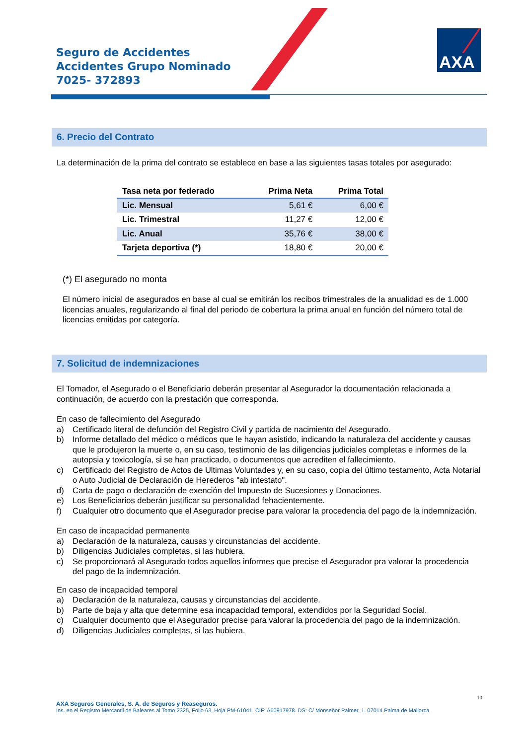Seguro de Accidentes
Accidentes Grupo Nominado
7025- 372893
AXA
6. Precio del Contrato
La determinación de la prima del contrato se establece en base a las siguientes tasas totales por asegurado:
| Tasa neta por federado | Prima Neta | Prima Total |
| --- | --- | --- |
| Lic. Mensual | 5,61 € | 6,00 € |
| Lic. Trimestral | 11,27 € | 12,00 € |
| Lic. Anual | 35,76 € | 38,00 € |
| Tarjeta deportiva (*) | 18,80 € | 20,00 € |
(*) El asegurado no monta
El número inicial de asegurados en base al cual se emitirán los recibos trimestrales de la anualidad es de 1.000 licencias anuales, regularizando al final del periodo de cobertura la prima anual en función del número total de licencias emitidas por categoría.
7. Solicitud de indemnizaciones
El Tomador, el Asegurado o el Beneficiario deberán presentar al Asegurador la documentación relacionada a continuación, de acuerdo con la prestación que corresponda.
En caso de fallecimiento del Asegurado
a) Certificado literal de defunción del Registro Civil y partida de nacimiento del Asegurado.
b) Informe detallado del médico o médicos que le hayan asistido, indicando la naturaleza del accidente y causas que le produjeron la muerte o, en su caso, testimonio de las diligencias judiciales completas e informes de la autopsia y toxicología, si se han practicado, o documentos que acrediten el fallecimiento.
c) Certificado del Registro de Actos de Ultimas Voluntades y, en su caso, copia del último testamento, Acta Notarial o Auto Judicial de Declaración de Herederos "ab intestato".
d) Carta de pago o declaración de exención del Impuesto de Sucesiones y Donaciones.
e) Los Beneficiarios deberán justificar su personalidad fehacientemente.
f) Cualquier otro documento que el Asegurador precise para valorar la procedencia del pago de la indemnización.
En caso de incapacidad permanente
a) Declaración de la naturaleza, causas y circunstancias del accidente.
b) Diligencias Judiciales completas, si las hubiera.
c) Se proporcionará al Asegurado todos aquellos informes que precise el Asegurador pra valorar la procedencia del pago de la indemnización.
En caso de incapacidad temporal
a) Declaración de la naturaleza, causas y circunstancias del accidente.
b) Parte de baja y alta que determine esa incapacidad temporal, extendidos por la Seguridad Social.
c) Cualquier documento que el Asegurador precise para valorar la procedencia del pago de la indemnización.
d) Diligencias Judiciales completas, si las hubiera.
10
AXA Seguros Generales, S. A. de Seguros y Reaseguros.
Ins. en el Registro Mercantil de Baleares al Tomo 2325, Folio 63, Hoja PM-61041. CIF: A60917978. DS: C/ Monseñor Palmer, 1. 07014 Palma de Mallorca